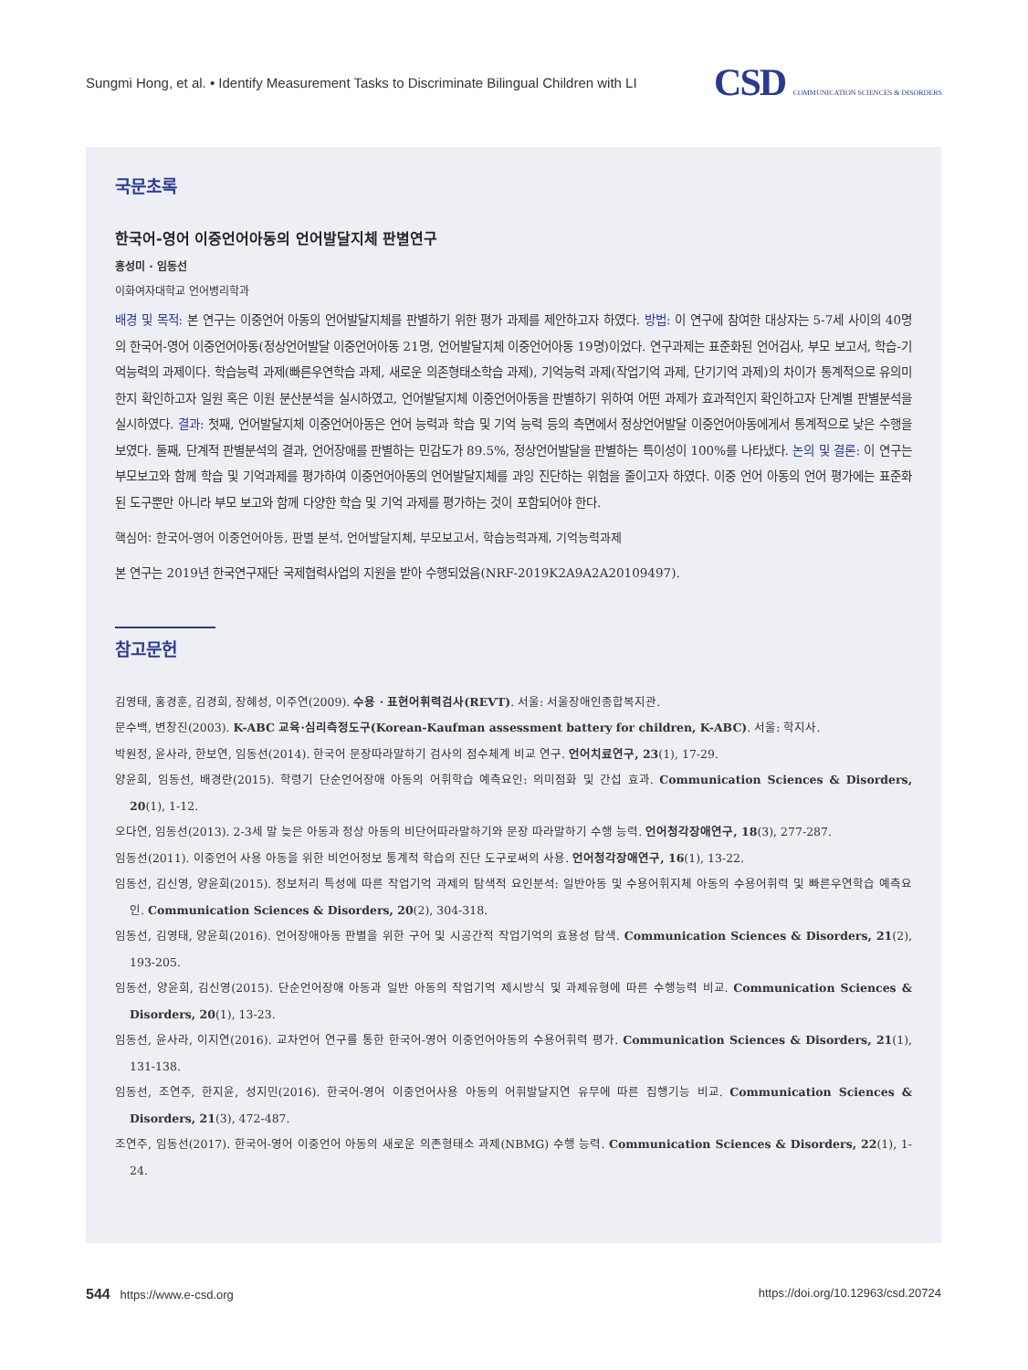Sungmi Hong, et al. • Identify Measurement Tasks to Discriminate Bilingual Children with LI
CSD COMMUNICATION SCIENCES & DISORDERS
국문초록
한국어-영어 이중언어아동의 언어발달지체 판별연구
홍성미 · 임동선
이화여자대학교 언어병리학과
배경 및 목적: 본 연구는 이중언어 아동의 언어발달지체를 판별하기 위한 평가 과제를 제안하고자 하였다. 방법: 이 연구에 참여한 대상자는 5-7세 사이의 40명의 한국어-영어 이중언어아동(정상언어발달 이중언어아동 21명, 언어발달지체 이중언어아동 19명)이었다. 연구과제는 표준화된 언어검사, 부모 보고서, 학습-기억능력의 과제이다. 학습능력 과제(빠른우연학습 과제, 새로운 의존형태소학습 과제), 기억능력 과제(작업기억 과제, 단기기억 과제)의 차이가 통계적으로 유의미한지 확인하고자 일원 혹은 이원 분산분석을 실시하였고, 언어발달지체 이중언어아동을 판별하기 위하여 어떤 과제가 효과적인지 확인하고자 단계별 판별분석을 실시하였다. 결과: 첫째, 언어발달지체 이중언어아동은 언어 능력과 학습 및 기억 능력 등의 측면에서 정상언어발달 이중언어아동에게서 통계적으로 낮은 수행을 보였다. 둘째, 단계적 판별분석의 결과, 언어장애를 판별하는 민감도가 89.5%, 정상언어발달을 판별하는 특이성이 100%를 나타냈다. 논의 및 결론: 이 연구는 부모보고와 함께 학습 및 기억과제를 평가하여 이중언어아동의 언어발달지체를 과잉 진단하는 위험을 줄이고자 하였다. 이중 언어 아동의 언어 평가에는 표준화된 도구뿐만 아니라 부모 보고와 함께 다양한 학습 및 기억 과제를 평가하는 것이 포함되어야 한다.
핵심어: 한국어-영어 이중언어아동, 판별 분석, 언어발달지체, 부모보고서, 학습능력과제, 기억능력과제
본 연구는 2019년 한국연구재단 국제협력사업의 지원을 받아 수행되었음(NRF-2019K2A9A2A20109497).
참고문헌
김영태, 홍경훈, 김경희, 장혜성, 이주연(2009). 수용 · 표현어휘력검사(REVT). 서울: 서울장애인종합복지관.
문수백, 변창진(2003). K-ABC 교육·심리측정도구(Korean-Kaufman assessment battery for children, K-ABC). 서울: 학지사.
박원정, 윤사라, 한보연, 임동선(2014). 한국어 문장따라말하기 검사의 점수체계 비교 연구. 언어치료연구, 23(1), 17-29.
양윤희, 임동선, 배경란(2015). 학령기 단순언어장애 아동의 어휘학습 예측요인: 의미점화 및 간섭 효과. Communication Sciences & Disorders, 20(1), 1-12.
오다연, 임동선(2013). 2-3세 말 늦은 아동과 정상 아동의 비단어따라말하기와 문장 따라말하기 수행 능력. 언어청각장애연구, 18(3), 277-287.
임동선(2011). 이중언어 사용 아동을 위한 비언어정보 통계적 학습의 진단 도구로써의 사용. 언어청각장애연구, 16(1), 13-22.
임동선, 김신영, 양윤희(2015). 정보처리 특성에 따른 작업기억 과제의 탐색적 요인분석: 일반아동 및 수용어휘지체 아동의 수용어휘력 및 빠른우연학습 예측요인. Communication Sciences & Disorders, 20(2), 304-318.
임동선, 김영태, 양윤희(2016). 언어장애아동 판별을 위한 구어 및 시공간적 작업기억의 효용성 탐색. Communication Sciences & Disorders, 21(2), 193-205.
임동선, 양윤희, 김신영(2015). 단순언어장애 아동과 일반 아동의 작업기억 제시방식 및 과제유형에 따른 수행능력 비교. Communication Sciences & Disorders, 20(1), 13-23.
임동선, 윤사라, 이지연(2016). 교차언어 연구를 통한 한국어-영어 이중언어아동의 수용어휘력 평가. Communication Sciences & Disorders, 21(1), 131-138.
임동선, 조연주, 한지윤, 성지민(2016). 한국어-영어 이중언어사용 아동의 어휘발달지연 유무에 따른 집행기능 비교. Communication Sciences & Disorders, 21(3), 472-487.
조연주, 임동선(2017). 한국어-영어 이중언어 아동의 새로운 의존형태소 과제(NBMG) 수행 능력. Communication Sciences & Disorders, 22(1), 1-24.
544 https://www.e-csd.org https://doi.org/10.12963/csd.20724